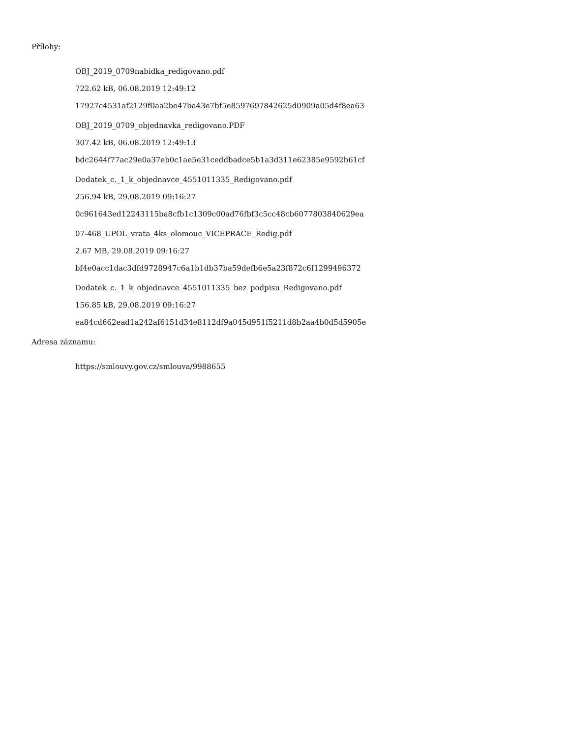Přílohy:
OBJ_2019_0709nabidka_redigovano.pdf
722.62 kB, 06.08.2019 12:49:12
17927c4531af2129f0aa2be47ba43e7bf5e8597697842625d0909a05d4f8ea63
OBJ_2019_0709_objednavka_redigovano.PDF
307.42 kB, 06.08.2019 12:49:13
bdc2644f77ac29e0a37eb0c1ae5e31ceddbadce5b1a3d311e62385e9592b61cf
Dodatek_c._1_k_objednavce_4551011335_Redigovano.pdf
256.94 kB, 29.08.2019 09:16:27
0c961643ed12243115ba8cfb1c1309c00ad76fbf3c5cc48cb6077803840629ea
07-468_UPOL_vrata_4ks_olomouc_VICEPRACE_Redig.pdf
2.67 MB, 29.08.2019 09:16:27
bf4e0acc1dac3dfd9728947c6a1b1db37ba59defb6e5a23f872c6f1299496372
Dodatek_c._1_k_objednavce_4551011335_bez_podpisu_Redigovano.pdf
156.85 kB, 29.08.2019 09:16:27
ea84cd662ead1a242af6151d34e8112df9a045d951f5211d8b2aa4b0d5d5905e
Adresa záznamu:
https://smlouvy.gov.cz/smlouva/9988655